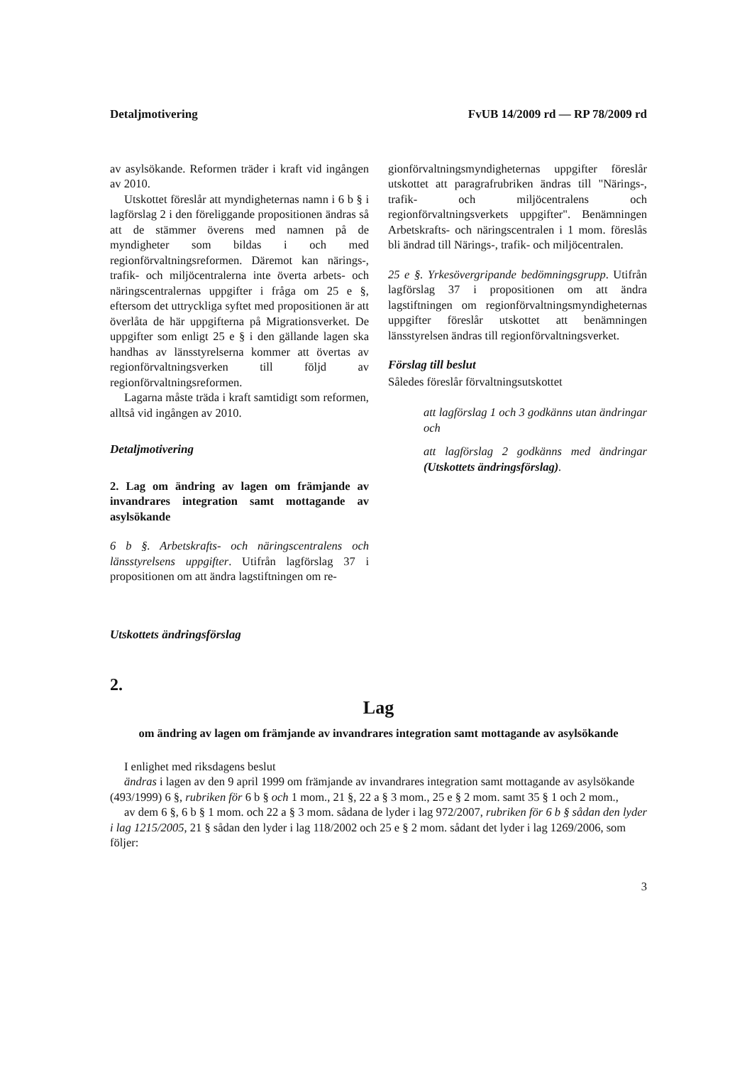Detaljmotivering FvUB 14/2009 rd — RP 78/2009 rd
av asylsökande. Reformen träder i kraft vid ingången av 2010.
Utskottet föreslår att myndigheternas namn i 6 b § i lagförslag 2 i den föreliggande propositionen ändras så att de stämmer överens med namnen på de myndigheter som bildas i och med regionförvaltningsreformen. Däremot kan närings-, trafik- och miljöcentralerna inte överta arbets- och näringscentralernas uppgifter i fråga om 25 e §, eftersom det uttryckliga syftet med propositionen är att överlåta de här uppgifterna på Migrationsverket. De uppgifter som enligt 25 e § i den gällande lagen ska handhas av länsstyrelserna kommer att övertas av regionförvaltningsverken till följd av regionförvaltningsreformen.
Lagarna måste träda i kraft samtidigt som reformen, alltså vid ingången av 2010.
Detaljmotivering
2. Lag om ändring av lagen om främjande av invandrares integration samt mottagande av asylsökande
6 b §. Arbetskrafts- och näringscentralens och länsstyrelsens uppgifter. Utifrån lagförslag 37 i propositionen om att ändra lagstiftningen om re-
gionförvaltningsmyndigheternas uppgifter föreslår utskottet att paragrafrubriken ändras till "Närings-, trafik- och miljöcentralens och regionförvaltningsverkets uppgifter". Benämningen Arbetskrafts- och näringscentralen i 1 mom. föreslås bli ändrad till Närings-, trafik- och miljöcentralen.
25 e §. Yrkesövergripande bedömningsgrupp. Utifrån lagförslag 37 i propositionen om att ändra lagstiftningen om regionförvaltningsmyndigheternas uppgifter föreslår utskottet att benämningen länsstyrelsen ändras till regionförvaltningsverket.
Förslag till beslut
Således föreslår förvaltningsutskottet
att lagförslag 1 och 3 godkänns utan ändringar och
att lagförslag 2 godkänns med ändringar (Utskottets ändringsförslag).
Utskottets ändringsförslag
2.
Lag
om ändring av lagen om främjande av invandrares integration samt mottagande av asylsökande
I enlighet med riksdagens beslut
ändras i lagen av den 9 april 1999 om främjande av invandrares integration samt mottagande av asylsökande (493/1999) 6 §, rubriken för 6 b § och 1 mom., 21 §, 22 a § 3 mom., 25 e § 2 mom. samt 35 § 1 och 2 mom.,
av dem 6 §, 6 b § 1 mom. och 22 a § 3 mom. sådana de lyder i lag 972/2007, rubriken för 6 b § sådan den lyder i lag 1215/2005, 21 § sådan den lyder i lag 118/2002 och 25 e § 2 mom. sådant det lyder i lag 1269/2006, som följer:
3